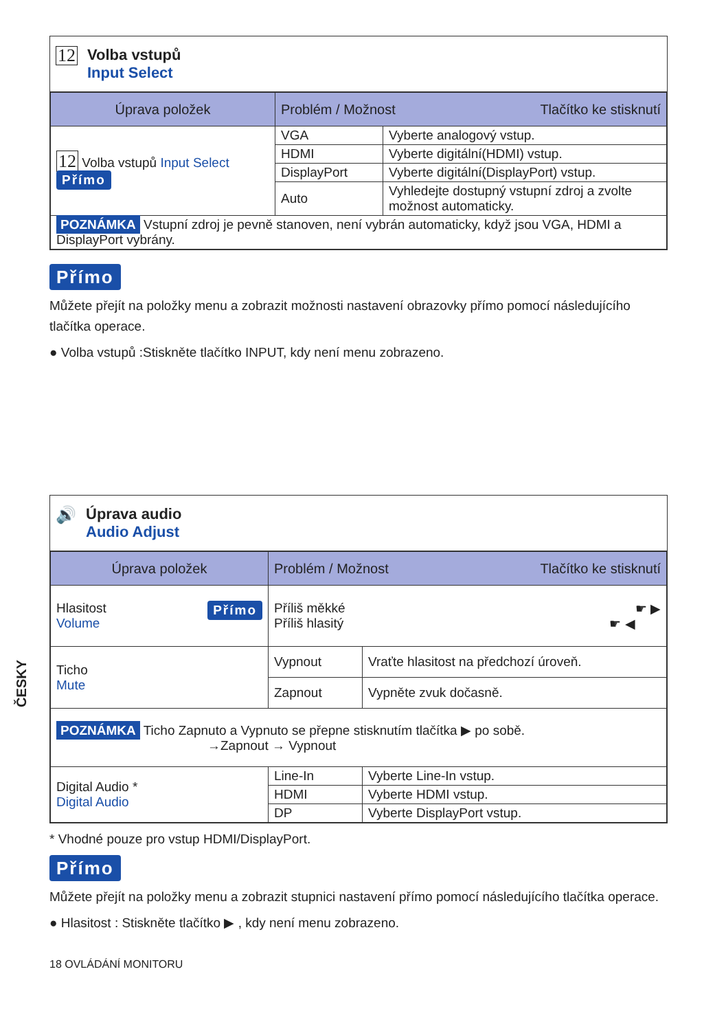ČESKY
12
Volba vstupů
Input Select
| Úprava položek | Problém / Možnost Tlačítko ke stisknutí | |
| --- | --- | --- |
| 12 Volba vstupů Input Select Přímo | VGA | Vyberte analogový vstup. |
| | HDMI | Vyberte digitální(HDMI) vstup. |
| | DisplayPort | Vyberte digitální(DisplayPort) vstup. |
| | Auto | Vyhledejte dostupný vstupní zdroj a zvolte možnost automaticky. |
| POZNÁMKA Vstupní zdroj je pevně stanoven, není vybrán automaticky, když jsou VGA, HDMI a DisplayPort vybrány. | | |
Přímo
Můžete přejít na položky menu a zobrazit možnosti nastavení obrazovky přímo pomocí následujícího tlačítka operace.
● Volba vstupů :Stiskněte tlačítko INPUT, kdy není menu zobrazeno.
🔊 Úprava audio
Audio Adjust
| Úprava položek | Problém / Možnost Tlačítko ke stisknutí | |
| --- | --- | --- |
| Hlasitost Přímo Volume | Příliš měkké ☛ ▶ Příliš hlasitý ☛ ◀ | |
| Ticho Mute | Vypnout | Vraťte hlasitost na předchozí úroveň. |
| | Zapnout | Vypněte zvuk dočasně. |
| POZNÁMKA Ticho Zapnuto a Vypnuto se přepne stisknutím tlačítka ▶ po sobě. →Zapnout → Vypnout | | |
| Digital Audio * Digital Audio | Line-In | Vyberte Line-In vstup. |
| | HDMI | Vyberte HDMI vstup. |
| | DP | Vyberte DisplayPort vstup. |
* Vhodné pouze pro vstup HDMI/DisplayPort.
Přímo
Můžete přejít na položky menu a zobrazit stupnici nastavení přímo pomocí následujícího tlačítka operace.
● Hlasitost : Stiskněte tlačítko ▶ , kdy není menu zobrazeno.
18 OVLÁDÁNÍ MONITORU